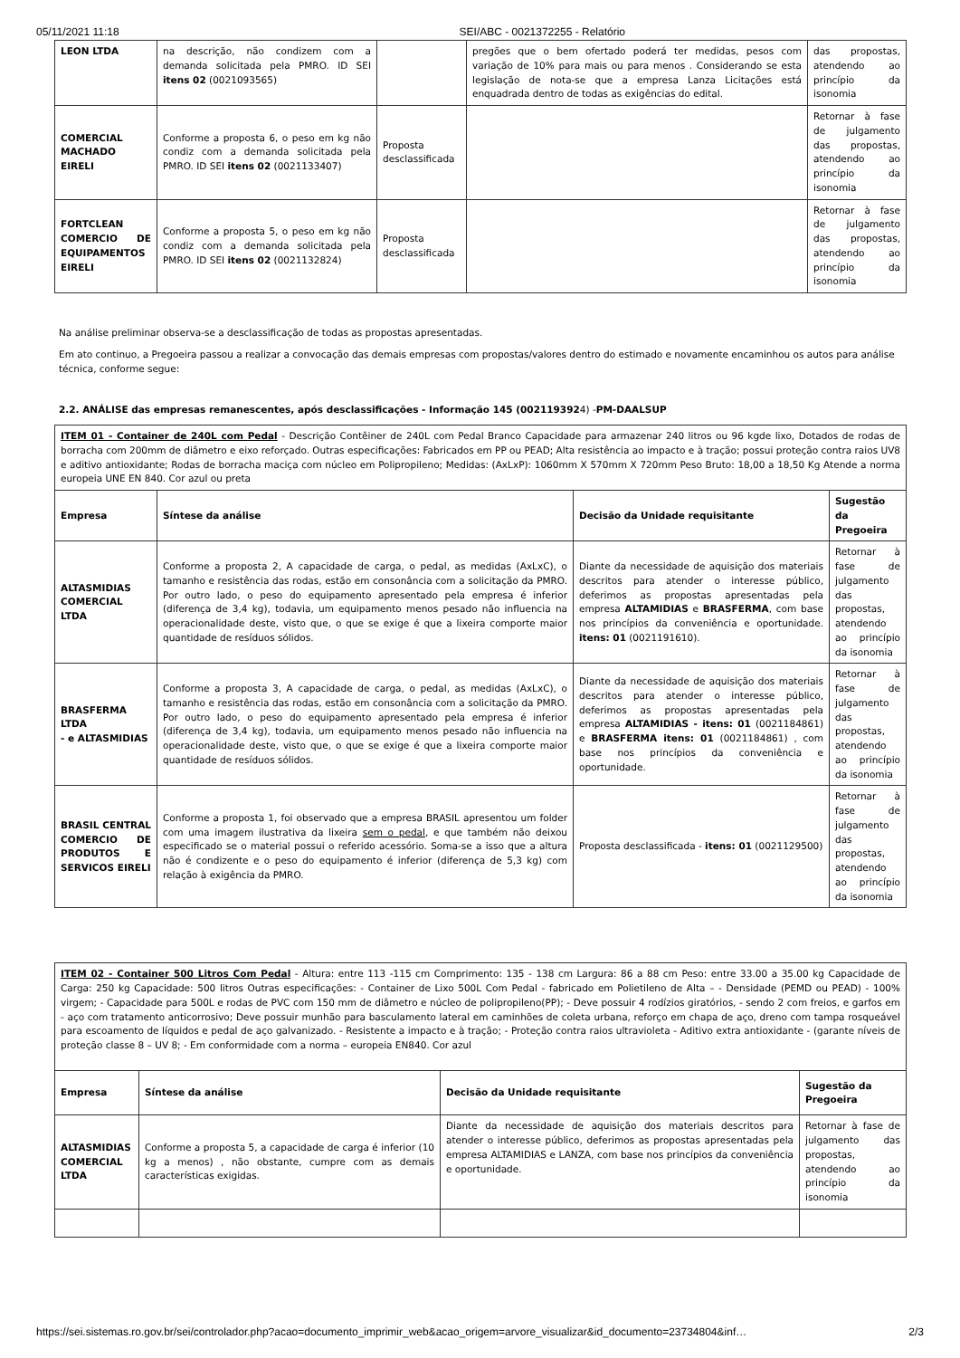05/11/2021 11:18 SEI/ABC - 0021372255 - Relatório
| LEON LTDA | na descrição, não condizem com a demanda solicitada pela PMRO. ID SEI itens 02 (0021093565) | | pregões que o bem ofertado poderá ter medidas, pesos com variação de 10% para mais ou para menos . Considerando se esta legislação de nota-se que a empresa Lanza Licitações está enquadrada dentro de todas as exigências do edital. | das propostas, atendendo ao princípio da isonomia |
| COMERCIAL MACHADO EIRELI | Conforme a proposta 6, o peso em kg não condiz com a demanda solicitada pela PMRO. ID SEI itens 02 (0021133407) | Proposta desclassificada | | Retornar à fase de julgamento das propostas, atendendo ao princípio da isonomia |
| FORTCLEAN COMERCIO DE EQUIPAMENTOS EIRELI | Conforme a proposta 5, o peso em kg não condiz com a demanda solicitada pela PMRO. ID SEI itens 02 (0021132824) | Proposta desclassificada | | Retornar à fase de julgamento das propostas, atendendo ao princípio da isonomia |
Na análise preliminar observa-se a desclassificação de todas as propostas apresentadas.
Em ato continuo, a Pregoeira passou a realizar a convocação das demais empresas com propostas/valores dentro do estimado e novamente encaminhou os autos para análise técnica, conforme segue:
2.2. ANÁLISE das empresas remanescentes, após desclassificações - Informação 145 (0021193924) -PM-DAALSUP
| ITEM 01 - Container de 240L com Pedal - Descrição Contêiner de 240L com Pedal Branco Capacidade para armazenar 240 litros ou 96 kgde lixo, Dotados de rodas de borracha com 200mm de diâmetro e eixo reforçado. Outras especificações: Fabricados em PP ou PEAD; Alta resistência ao impacto e à tração; possui proteção contra raios UV8 e aditivo antioxidante; Rodas de borracha maciça com núcleo em Polipropileno; Medidas: (AxLxP): 1060mm X 570mm X 720mm Peso Bruto: 18,00 a 18,50 Kg Atende a norma europeia UNE EN 840. Cor azul ou preta | | | |
| Empresa | Síntese da análise | Decisão da Unidade requisitante | Sugestão da Pregoeira |
| ALTASMIDIAS COMERCIAL LTDA | Conforme a proposta 2, A capacidade de carga, o pedal, as medidas (AxLxC), o tamanho e resistência das rodas, estão em consonância com a solicitação da PMRO. Por outro lado, o peso do equipamento apresentado pela empresa é inferior (diferença de 3,4 kg), todavia, um equipamento menos pesado não influencia na operacionalidade deste, visto que, o que se exige é que a lixeira comporte maior quantidade de resíduos sólidos. | Diante da necessidade de aquisição dos materiais descritos para atender o interesse público, deferimos as propostas apresentadas pela empresa ALTAMIDIAS e BRASFERMA , com base nos princípios da conveniência e oportunidade. itens: 01 (0021191610). | Retornar à fase de julgamento das propostas, atendendo ao princípio da isonomia |
| BRASFERMA LTDA - e ALTASMIDIAS | Conforme a proposta 3, A capacidade de carga, o pedal, as medidas (AxLxC), o tamanho e resistência das rodas, estão em consonância com a solicitação da PMRO. Por outro lado, o peso do equipamento apresentado pela empresa é inferior (diferença de 3,4 kg), todavia, um equipamento menos pesado não influencia na operacionalidade deste, visto que, o que se exige é que a lixeira comporte maior quantidade de resíduos sólidos. | Diante da necessidade de aquisição dos materiais descritos para atender o interesse público, deferimos as propostas apresentadas pela empresa ALTAMIDIAS - itens: 01 (0021184861) e BRASFERMA itens: 01 (0021184861) , com base nos princípios da conveniência e oportunidade. | Retornar à fase de julgamento das propostas, atendendo ao princípio da isonomia |
| BRASIL CENTRAL COMERCIO DE PRODUTOS E SERVICOS EIRELI | Conforme a proposta 1, foi observado que a empresa BRASIL apresentou um folder com uma imagem ilustrativa da lixeira sem o pedal , e que também não deixou especificado se o material possui o referido acessório. Soma-se a isso que a altura não é condizente e o peso do equipamento é inferior (diferença de 5,3 kg) com relação à exigência da PMRO. | Proposta desclassificada - itens: 01 (0021129500) | Retornar à fase de julgamento das propostas, atendendo ao princípio da isonomia |
| ITEM 02 - Container 500 Litros Com Pedal - Altura: entre 113 -115 cm Comprimento: 135 - 138 cm Largura: 86 a 88 cm Peso: entre 33.00 a 35.00 kg Capacidade de Carga: 250 kg Capacidade: 500 litros Outras especificações: - Container de Lixo 500L Com Pedal - fabricado em Polietileno de Alta – - Densidade (PEMD ou PEAD) - 100% virgem; - Capacidade para 500L e rodas de PVC com 150 mm de diâmetro e núcleo de polipropileno(PP); - Deve possuir 4 rodízios giratórios, - sendo 2 com freios, e garfos em - aço com tratamento anticorrosivo; Deve possuir munhão para basculamento lateral em caminhões de coleta urbana, reforço em chapa de aço, dreno com tampa rosqueável para escoamento de líquidos e pedal de aço galvanizado. - Resistente a impacto e à tração; - Proteção contra raios ultravioleta - Aditivo extra antioxidante - (garante níveis de proteção classe 8 – UV 8; - Em conformidade com a norma – europeia EN840. Cor azul | | | |
| Empresa | Síntese da análise | Decisão da Unidade requisitante | Sugestão da Pregoeira |
| ALTASMIDIAS COMERCIAL LTDA | Conforme a proposta 5, a capacidade de carga é inferior (10 kg a menos) , não obstante, cumpre com as demais características exigidas. | Diante da necessidade de aquisição dos materiais descritos para atender o interesse público, deferimos as propostas apresentadas pela empresa ALTAMIDIAS e LANZA, com base nos princípios da conveniência e oportunidade. | Retornar à fase de julgamento das propostas, atendendo ao princípio da isonomia |
https://sei.sistemas.ro.gov.br/sei/controlador.php?acao=documento_imprimir_web&acao_origem=arvore_visualizar&id_documento=23734804&inf… 2/3